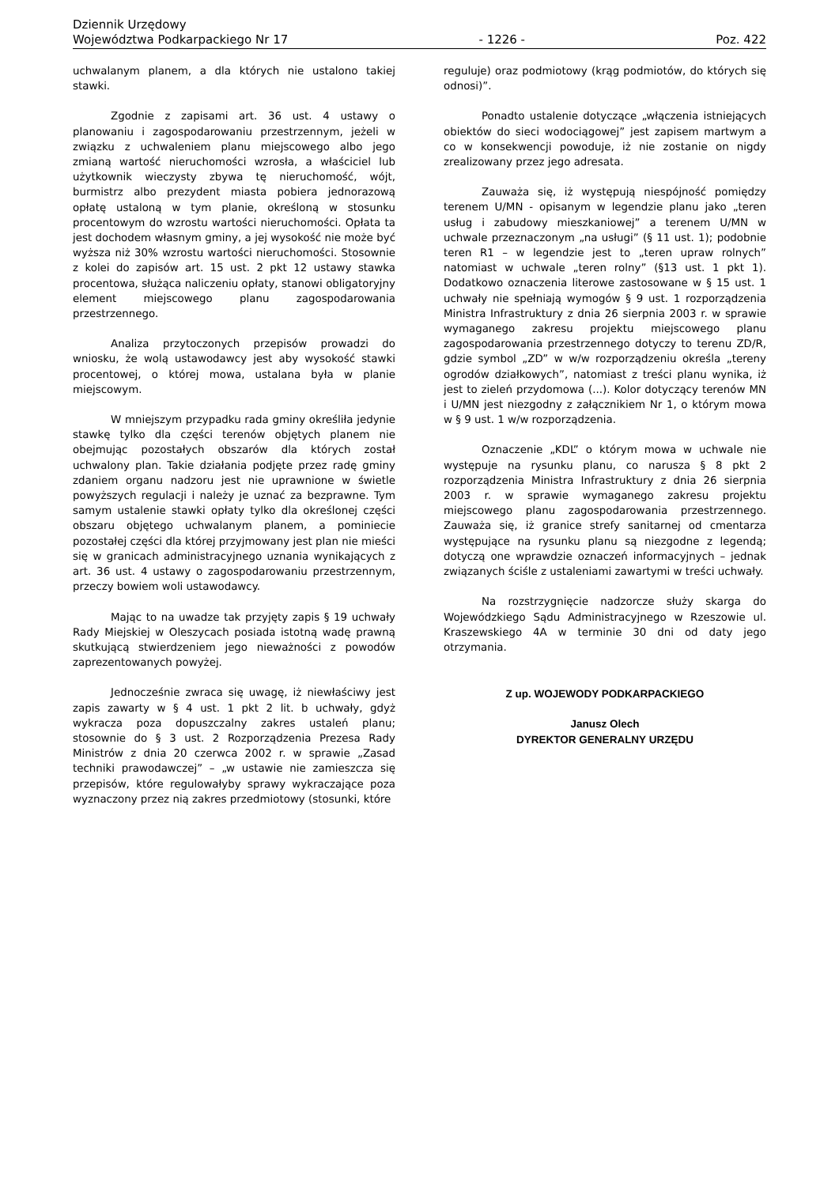Dziennik Urzędowy
Województwa Podkarpackiego Nr 17
- 1226 -
Poz. 422
uchwalanym planem, a dla których nie ustalono takiej stawki.
Zgodnie z zapisami art. 36 ust. 4 ustawy o planowaniu i zagospodarowaniu przestrzennym, jeżeli w związku z uchwaleniem planu miejscowego albo jego zmianą wartość nieruchomości wzrosła, a właściciel lub użytkownik wieczysty zbywa tę nieruchomość, wójt, burmistrz albo prezydent miasta pobiera jednorazową opłatę ustaloną w tym planie, określoną w stosunku procentowym do wzrostu wartości nieruchomości. Opłata ta jest dochodem własnym gminy, a jej wysokość nie może być wyższa niż 30% wzrostu wartości nieruchomości. Stosownie z kolei do zapisów art. 15 ust. 2 pkt 12 ustawy stawka procentowa, służąca naliczeniu opłaty, stanowi obligatoryjny element miejscowego planu zagospodarowania przestrzennego.
Analiza przytoczonych przepisów prowadzi do wniosku, że wolą ustawodawcy jest aby wysokość stawki procentowej, o której mowa, ustalana była w planie miejscowym.
W mniejszym przypadku rada gminy określiła jedynie stawkę tylko dla części terenów objętych planem nie obejmując pozostałych obszarów dla których został uchwalony plan. Takie działania podjęte przez radę gminy zdaniem organu nadzoru jest nie uprawnione w świetle powyższych regulacji i należy je uznać za bezprawne. Tym samym ustalenie stawki opłaty tylko dla określonej części obszaru objętego uchwalanym planem, a pominiecie pozostałej części dla której przyjmowany jest plan nie mieści się w granicach administracyjnego uznania wynikających z art. 36 ust. 4 ustawy o zagospodarowaniu przestrzennym, przeczy bowiem woli ustawodawcy.
Mając to na uwadze tak przyjęty zapis § 19 uchwały Rady Miejskiej w Oleszycach posiada istotną wadę prawną skutkującą stwierdzeniem jego nieważności z powodów zaprezentowanych powyżej.
Jednocześnie zwraca się uwagę, iż niewłaściwy jest zapis zawarty w § 4 ust. 1 pkt 2 lit. b uchwały, gdyż wykracza poza dopuszczalny zakres ustaleń planu; stosownie do § 3 ust. 2 Rozporządzenia Prezesa Rady Ministrów z dnia 20 czerwca 2002 r. w sprawie „Zasad techniki prawodawczej” – „w ustawie nie zamieszcza się przepisów, które regulowałyby sprawy wykraczające poza wyznaczony przez nią zakres przedmiotowy (stosunki, które
reguluje) oraz podmiotowy (krąg podmiotów, do których się odnosi)”.
Ponadto ustalenie dotyczące „włączenia istniejących obiektów do sieci wodociągowej” jest zapisem martwym a co w konsekwencji powoduje, iż nie zostanie on nigdy zrealizowany przez jego adresata.
Zauważa się, iż występują niespójność pomiędzy terenem U/MN - opisanym w legendzie planu jako „teren usług i zabudowy mieszkaniowej” a terenem U/MN w uchwale przeznaczonym „na usługi” (§ 11 ust. 1); podobnie teren R1 – w legendzie jest to „teren upraw rolnych” natomiast w uchwale „teren rolny” (§13 ust. 1 pkt 1). Dodatkowo oznaczenia literowe zastosowane w § 15 ust. 1 uchwały nie spełniają wymogów § 9 ust. 1 rozporządzenia Ministra Infrastruktury z dnia 26 sierpnia 2003 r. w sprawie wymaganego zakresu projektu miejscowego planu zagospodarowania przestrzennego dotyczy to terenu ZD/R, gdzie symbol „ZD” w w/w rozporządzeniu określa „tereny ogrodów działkowych”, natomiast z treści planu wynika, iż jest to zieleń przydomowa (...). Kolor dotyczący terenów MN i U/MN jest niezgodny z załącznikiem Nr 1, o którym mowa w § 9 ust. 1 w/w rozporządzenia.
Oznaczenie „KDL” o którym mowa w uchwale nie występuje na rysunku planu, co narusza § 8 pkt 2 rozporządzenia Ministra Infrastruktury z dnia 26 sierpnia 2003 r. w sprawie wymaganego zakresu projektu miejscowego planu zagospodarowania przestrzennego. Zauważa się, iż granice strefy sanitarnej od cmentarza występujące na rysunku planu są niezgodne z legendą; dotyczą one wprawdzie oznaczeń informacyjnych – jednak związanych ściśle z ustaleniami zawartymi w treści uchwały.
Na rozstrzygnięcie nadzorcze służy skarga do Wojewódzkiego Sądu Administracyjnego w Rzeszowie ul. Kraszewskiego 4A w terminie 30 dni od daty jego otrzymania.
Z up. WOJEWODY PODKARPACKIEGO
Janusz Olech
DYREKTOR GENERALNY URZĘDU